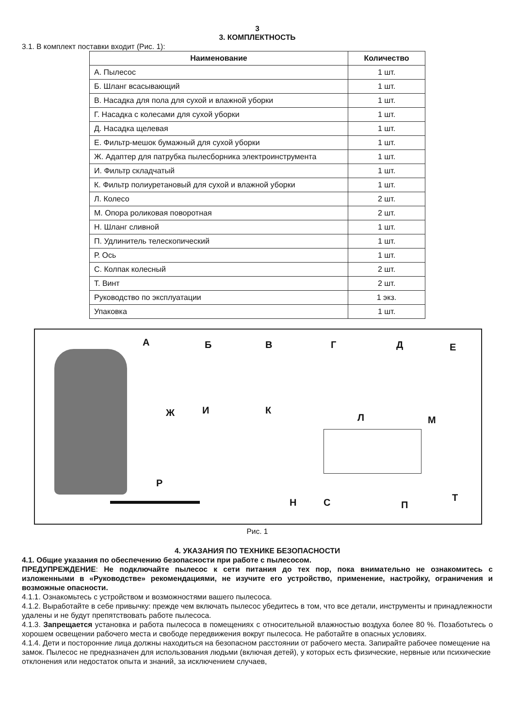3
3. КОМПЛЕКТНОСТЬ
3.1. В комплект поставки входит (Рис. 1):
| Наименование | Количество |
| --- | --- |
| А. Пылесос | 1 шт. |
| Б. Шланг всасывающий | 1 шт. |
| В. Насадка для пола для сухой и влажной уборки | 1 шт. |
| Г. Насадка с колесами для сухой уборки | 1 шт. |
| Д. Насадка щелевая | 1 шт. |
| Е. Фильтр-мешок бумажный для сухой уборки | 1 шт. |
| Ж. Адаптер для патрубка пылесборника электроинструмента | 1 шт. |
| И. Фильтр складчатый | 1 шт. |
| К. Фильтр полиуретановый для сухой и влажной уборки | 1 шт. |
| Л. Колесо | 2 шт. |
| М. Опора роликовая поворотная | 2 шт. |
| Н. Шланг сливной | 1 шт. |
| П. Удлинитель телескопический | 1 шт. |
| Р. Ось | 1 шт. |
| С. Колпак колесный | 2 шт. |
| Т. Винт | 2 шт. |
| Руководство по эксплуатации | 1 экз. |
| Упаковка | 1 шт. |
А Б В Г Д Е
Ж И К
Л М
Р
Н С П
Т
Рис. 1
4. УКАЗАНИЯ ПО ТЕХНИКЕ БЕЗОПАСНОСТИ
4.1. Общие указания по обеспечению безопасности при работе с пылесосом.
ПРЕДУПРЕЖДЕНИЕ: Не подключайте пылесос к сети питания до тех пор, пока внимательно не ознакомитесь с изложенными в «Руководстве» рекомендациями, не изучите его устройство, применение, настройку, ограничения и возможные опасности.
4.1.1. Ознакомьтесь с устройством и возможностями вашего пылесоса.
4.1.2. Выработайте в себе привычку: прежде чем включать пылесос убедитесь в том, что все детали, инструменты и принадлежности удалены и не будут препятствовать работе пылесоса.
4.1.3. Запрещается установка и работа пылесоса в помещениях с относительной влажностью воздуха более 80 %. Позаботьтесь о хорошем освещении рабочего места и свободе передвижения вокруг пылесоса. Не работайте в опасных условиях.
4.1.4. Дети и посторонние лица должны находиться на безопасном расстоянии от рабочего места. Запирайте рабочее помещение на замок. Пылесос не предназначен для использования людьми (включая детей), у которых есть физические, нервные или психические отклонения или недостаток опыта и знаний, за исключением случаев,